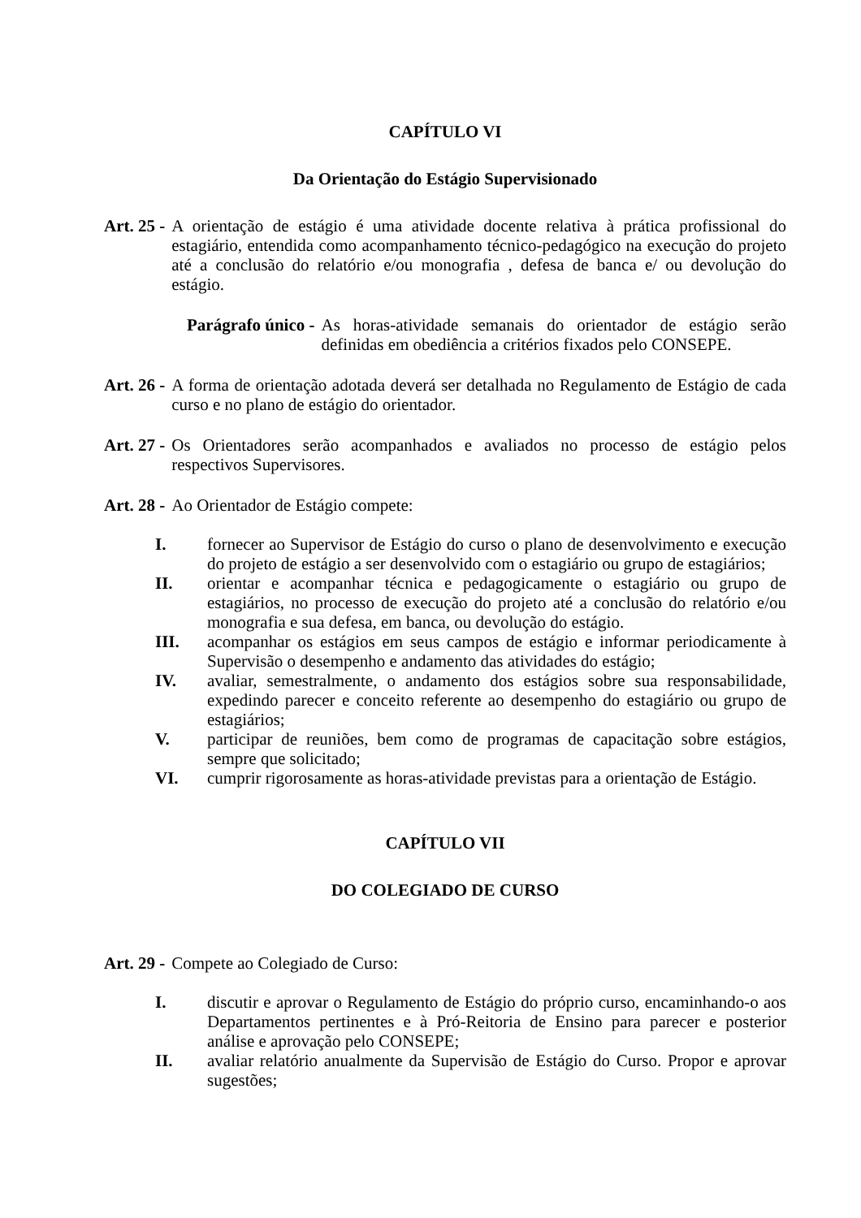CAPÍTULO VI
Da Orientação do Estágio Supervisionado
Art. 25 - A orientação de estágio é uma atividade docente relativa à prática profissional do estagiário, entendida como acompanhamento técnico-pedagógico na execução do projeto até a conclusão do relatório e/ou monografia , defesa de banca e/ ou devolução do estágio.
Parágrafo único - As horas-atividade semanais do orientador de estágio serão definidas em obediência a critérios fixados pelo CONSEPE.
Art. 26 - A forma de orientação adotada deverá ser detalhada no Regulamento de Estágio de cada curso e no plano de estágio do orientador.
Art. 27 - Os Orientadores serão acompanhados e avaliados no processo de estágio pelos respectivos Supervisores.
Art. 28 - Ao Orientador de Estágio compete:
I. fornecer ao Supervisor de Estágio do curso o plano de desenvolvimento e execução do projeto de estágio a ser desenvolvido com o estagiário ou grupo de estagiários;
II. orientar e acompanhar técnica e pedagogicamente o estagiário ou grupo de estagiários, no processo de execução do projeto até a conclusão do relatório e/ou monografia e sua defesa, em banca, ou devolução do estágio.
III. acompanhar os estágios em seus campos de estágio e informar periodicamente à Supervisão o desempenho e andamento das atividades do estágio;
IV. avaliar, semestralmente, o andamento dos estágios sobre sua responsabilidade, expedindo parecer e conceito referente ao desempenho do estagiário ou grupo de estagiários;
V. participar de reuniões, bem como de programas de capacitação sobre estágios, sempre que solicitado;
VI. cumprir rigorosamente as horas-atividade previstas para a orientação de Estágio.
CAPÍTULO VII
DO COLEGIADO DE CURSO
Art. 29 - Compete ao Colegiado de Curso:
I. discutir e aprovar o Regulamento de Estágio do próprio curso, encaminhando-o aos Departamentos pertinentes e à Pró-Reitoria de Ensino para parecer e posterior análise e aprovação pelo CONSEPE;
II. avaliar relatório anualmente da Supervisão de Estágio do Curso. Propor e aprovar sugestões;